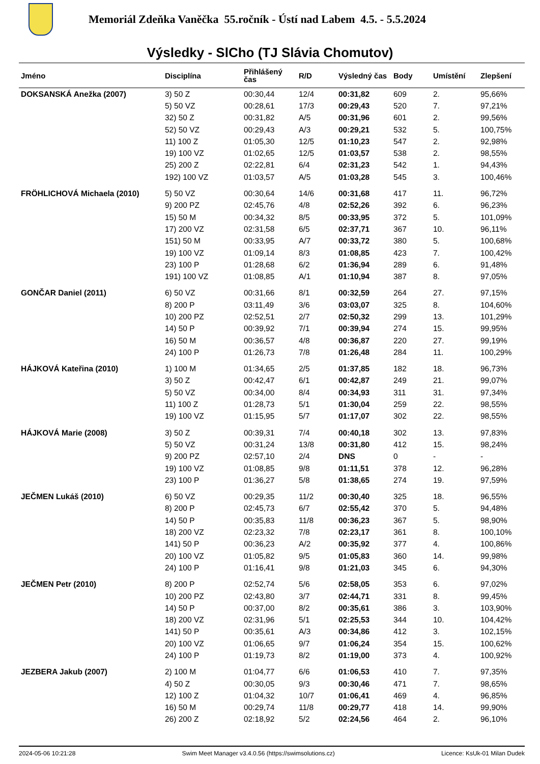Memoriál Zdeňka Vaněčka 55.ročník - Ústí nad Labem 4.5. - 5.5.2024
Výsledky - SlCho (TJ Slávia Chomutov)
| Jméno | Disciplína | Přihlášený čas | R/D | Výsledný čas | Body | Umístění | Zlepšení |
| --- | --- | --- | --- | --- | --- | --- | --- |
| DOKSANSKÁ Anežka (2007) | 3) 50 Z | 00:30,44 | 12/4 | 00:31,82 | 609 | 2. | 95,66% |
| | 5) 50 VZ | 00:28,61 | 17/3 | 00:29,43 | 520 | 7. | 97,21% |
| | 32) 50 Z | 00:31,82 | A/5 | 00:31,96 | 601 | 2. | 99,56% |
| | 52) 50 VZ | 00:29,43 | A/3 | 00:29,21 | 532 | 5. | 100,75% |
| | 11) 100 Z | 01:05,30 | 12/5 | 01:10,23 | 547 | 2. | 92,98% |
| | 19) 100 VZ | 01:02,65 | 12/5 | 01:03,57 | 538 | 2. | 98,55% |
| | 25) 200 Z | 02:22,81 | 6/4 | 02:31,23 | 542 | 1. | 94,43% |
| | 192) 100 VZ | 01:03,57 | A/5 | 01:03,28 | 545 | 3. | 100,46% |
| FRÖHLICHOVÁ Michaela (2010) | 5) 50 VZ | 00:30,64 | 14/6 | 00:31,68 | 417 | 11. | 96,72% |
| | 9) 200 PZ | 02:45,76 | 4/8 | 02:52,26 | 392 | 6. | 96,23% |
| | 15) 50 M | 00:34,32 | 8/5 | 00:33,95 | 372 | 5. | 101,09% |
| | 17) 200 VZ | 02:31,58 | 6/5 | 02:37,71 | 367 | 10. | 96,11% |
| | 151) 50 M | 00:33,95 | A/7 | 00:33,72 | 380 | 5. | 100,68% |
| | 19) 100 VZ | 01:09,14 | 8/3 | 01:08,85 | 423 | 7. | 100,42% |
| | 23) 100 P | 01:28,68 | 6/2 | 01:36,94 | 289 | 6. | 91,48% |
| | 191) 100 VZ | 01:08,85 | A/1 | 01:10,94 | 387 | 8. | 97,05% |
| GONČAR Daniel (2011) | 6) 50 VZ | 00:31,66 | 8/1 | 00:32,59 | 264 | 27. | 97,15% |
| | 8) 200 P | 03:11,49 | 3/6 | 03:03,07 | 325 | 8. | 104,60% |
| | 10) 200 PZ | 02:52,51 | 2/7 | 02:50,32 | 299 | 13. | 101,29% |
| | 14) 50 P | 00:39,92 | 7/1 | 00:39,94 | 274 | 15. | 99,95% |
| | 16) 50 M | 00:36,57 | 4/8 | 00:36,87 | 220 | 27. | 99,19% |
| | 24) 100 P | 01:26,73 | 7/8 | 01:26,48 | 284 | 11. | 100,29% |
| HÁJKOVÁ Kateřina (2010) | 1) 100 M | 01:34,65 | 2/5 | 01:37,85 | 182 | 18. | 96,73% |
| | 3) 50 Z | 00:42,47 | 6/1 | 00:42,87 | 249 | 21. | 99,07% |
| | 5) 50 VZ | 00:34,00 | 8/4 | 00:34,93 | 311 | 31. | 97,34% |
| | 11) 100 Z | 01:28,73 | 5/1 | 01:30,04 | 259 | 22. | 98,55% |
| | 19) 100 VZ | 01:15,95 | 5/7 | 01:17,07 | 302 | 22. | 98,55% |
| HÁJKOVÁ Marie (2008) | 3) 50 Z | 00:39,31 | 7/4 | 00:40,18 | 302 | 13. | 97,83% |
| | 5) 50 VZ | 00:31,24 | 13/8 | 00:31,80 | 412 | 15. | 98,24% |
| | 9) 200 PZ | 02:57,10 | 2/4 | DNS | 0 | - | - |
| | 19) 100 VZ | 01:08,85 | 9/8 | 01:11,51 | 378 | 12. | 96,28% |
| | 23) 100 P | 01:36,27 | 5/8 | 01:38,65 | 274 | 19. | 97,59% |
| JEČMEN Lukáš (2010) | 6) 50 VZ | 00:29,35 | 11/2 | 00:30,40 | 325 | 18. | 96,55% |
| | 8) 200 P | 02:45,73 | 6/7 | 02:55,42 | 370 | 5. | 94,48% |
| | 14) 50 P | 00:35,83 | 11/8 | 00:36,23 | 367 | 5. | 98,90% |
| | 18) 200 VZ | 02:23,32 | 7/8 | 02:23,17 | 361 | 8. | 100,10% |
| | 141) 50 P | 00:36,23 | A/2 | 00:35,92 | 377 | 4. | 100,86% |
| | 20) 100 VZ | 01:05,82 | 9/5 | 01:05,83 | 360 | 14. | 99,98% |
| | 24) 100 P | 01:16,41 | 9/8 | 01:21,03 | 345 | 6. | 94,30% |
| JEČMEN Petr (2010) | 8) 200 P | 02:52,74 | 5/6 | 02:58,05 | 353 | 6. | 97,02% |
| | 10) 200 PZ | 02:43,80 | 3/7 | 02:44,71 | 331 | 8. | 99,45% |
| | 14) 50 P | 00:37,00 | 8/2 | 00:35,61 | 386 | 3. | 103,90% |
| | 18) 200 VZ | 02:31,96 | 5/1 | 02:25,53 | 344 | 10. | 104,42% |
| | 141) 50 P | 00:35,61 | A/3 | 00:34,86 | 412 | 3. | 102,15% |
| | 20) 100 VZ | 01:06,65 | 9/7 | 01:06,24 | 354 | 15. | 100,62% |
| | 24) 100 P | 01:19,73 | 8/2 | 01:19,00 | 373 | 4. | 100,92% |
| JEZBERA Jakub (2007) | 2) 100 M | 01:04,77 | 6/6 | 01:06,53 | 410 | 7. | 97,35% |
| | 4) 50 Z | 00:30,05 | 9/3 | 00:30,46 | 471 | 7. | 98,65% |
| | 12) 100 Z | 01:04,32 | 10/7 | 01:06,41 | 469 | 4. | 96,85% |
| | 16) 50 M | 00:29,74 | 11/8 | 00:29,77 | 418 | 14. | 99,90% |
| | 26) 200 Z | 02:18,92 | 5/2 | 02:24,56 | 464 | 2. | 96,10% |
2024-05-06 10:21:28 Swim Meet Manager v3.4.0.56 (https://swimsolutions.cz) Licence: KsUk-01 Milan Dudek